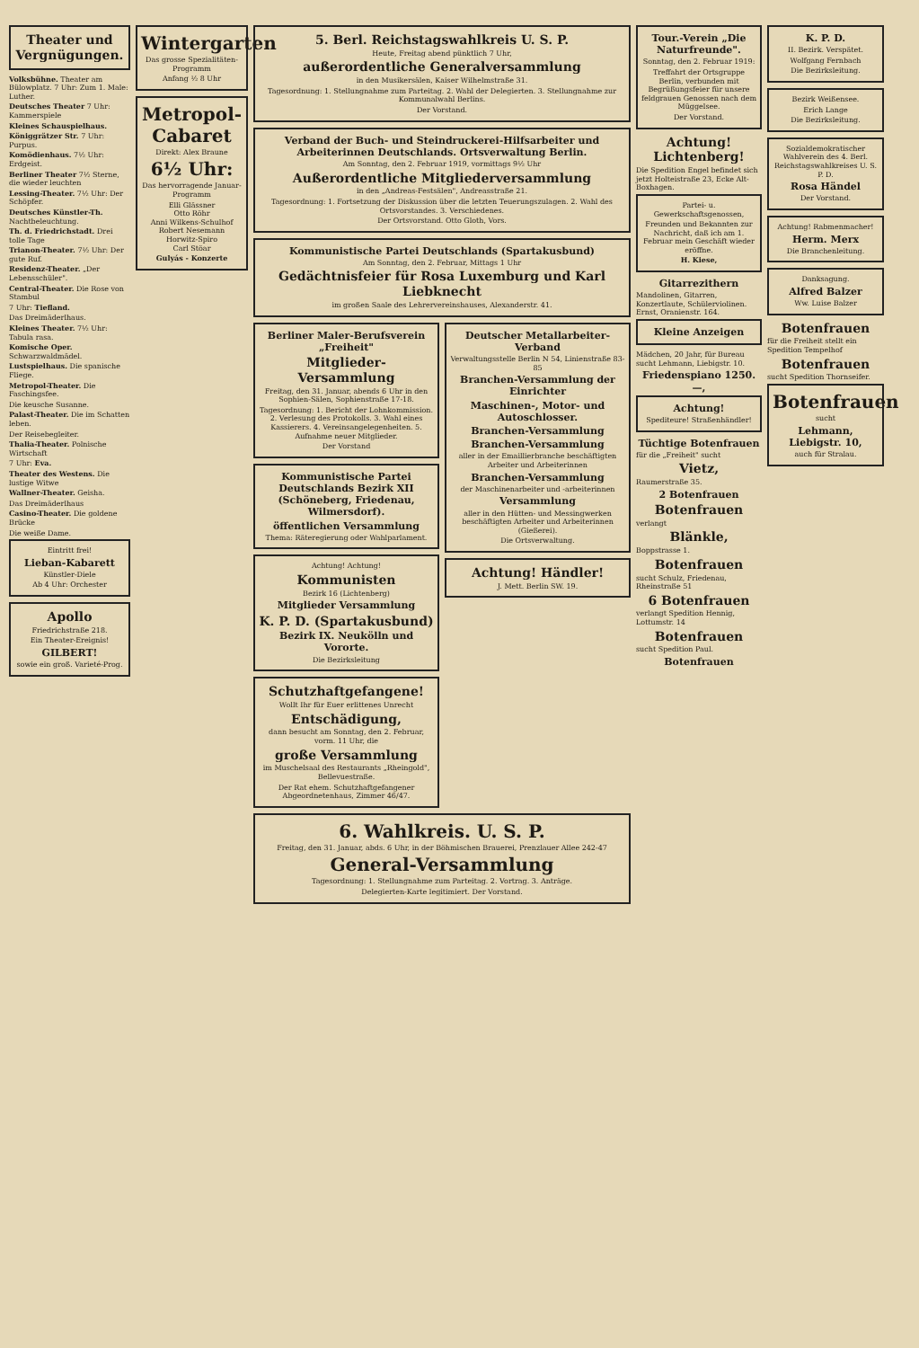Theater und Vergnügungen.
Volksbühne. Theater am Bülowplatz. 7 Uhr: Zum 1. Male: Luther.
Deutsches Theater 7 Uhr: Kammerspiele
Kleines Schauspielhaus.
Königgrätzer Str. 7 Uhr: Purpus.
Komödienhaus. 7½ Uhr: Erdgeist.
Berliner Theater 7½ Sterne, die wieder leuchten
Lessing-Theater. 7½ Uhr: Der Schöpfer.
Deutsches Künstler-Th. Nachtbeleuchtung.
Th. d. Friedrichstadt. Drei tolle Tage
Trianon-Theater. 7½ Uhr: Der gute Ruf.
Residenz-Theater. „Der Lebensschüler".
Central-Theater. Die Rose von Stambul
7 Uhr: Tiefland.
Das Dreimäderlhaus.
Kleines Theater. 7½ Uhr: Tabula rasa.
Komische Oper. Schwarzwaldmädel.
Lustspielhaus. Die spanische Fliege.
Metropol-Theater. Die Faschingsfee.
Die keusche Susanne.
Palast-Theater. Die im Schatten leben.
Der Reisebegleiter.
Thalia-Theater. Polnische Wirtschaft
7 Uhr: Eva.
Theater des Westens. Die lustige Witwe
Wallner-Theater. Geisha.
Das Dreimäderlhaus
Casino-Theater. Die goldene Brücke
Die weiße Dame.
Eintritt frei!
Lieban-Kabarett
Künstler-Diele
Ab 4 Uhr: Orchester
Apollo
Friedrichstraße 218.
Ein Theater-Ereignis!
GILBERT!
sowie ein groß. Varieté-Prog.
Wintergarten
Das grosse Spezialitäten-Programm
Anfang ½ 8 Uhr
Metropol-Cabaret
Direkt: Alex Braune
6½ Uhr:
Das hervorragende Januar-Programm
Elli Glässner
Otto Röhr
Anni Wilkens-Schulhof
Robert Nesemann
Horwitz-Spiro
Carl Stöar
Gulyás - Konzerte
5. Berl. Reichstagswahlkreis U. S. P.
Heute, Freitag abend pünktlich 7 Uhr,
außerordentliche Generalversammlung
in den Musikersälen, Kaiser Wilhelmstraße 31.
Tagesordnung: 1. Stellungnahme zum Parteitag. 2. Wahl der Delegierten. 3. Stellungnahme zur Kommunalwahl Berlins.
Der Vorstand.
Verband der Buch- und Steindruckerei-Hilfsarbeiter und Arbeiterinnen Deutschlands. Ortsverwaltung Berlin.
Am Sonntag, den 2. Februar 1919, vormittags 9½ Uhr
Außerordentliche Mitgliederversammlung
in den „Andreas-Festsälen", Andreasstraße 21.
Tagesordnung: 1. Fortsetzung der Diskussion über die letzten Teuerungszulagen. 2. Wahl des Ortsvorstandes. 3. Verschiedenes.
Der Ortsvorstand. Otto Gloth, Vors.
Kommunistische Partei Deutschlands (Spartakusbund)
Am Sonntag, den 2. Februar, Mittags 1 Uhr
Gedächtnisfeier für Rosa Luxemburg und Karl Liebknecht
im großen Saale des Lehrervereinshauses, Alexanderstr. 41.
Berliner Maler-Berufsverein „Freiheit"
Mitglieder-Versammlung
Freitag, den 31. Januar, abends 6 Uhr in den Sophien-Sälen, Sophienstraße 17-18.
Tagesordnung: 1. Bericht der Lohnkommission. 2. Verlesung des Protokolls. 3. Wahl eines Kassierers. 4. Vereinsangelegenheiten. 5. Aufnahme neuer Mitglieder.
Der Vorstand
Kommunistische Partei Deutschlands Bezirk XII (Schöneberg, Friedenau, Wilmersdorf).
öffentlichen Versammlung
Thema: Räteregierung oder Wahlparlament.
Achtung! Achtung!
Kommunisten
Bezirk 16 (Lichtenberg)
Mitglieder Versammlung
K. P. D. (Spartakusbund)
Bezirk IX. Neukölln und Vororte.
Die Bezirksleitung
Schutzhaftgefangene!
Wollt Ihr für Euer erlittenes Unrecht
Entschädigung,
dann besucht am Sonntag, den 2. Februar, vorm. 11 Uhr, die
große Versammlung
im Muschelsaal des Restaurants „Rheingold", Bellevuestraße.
Der Rat ehem. Schutzhaftgefangener Abgeordnetenhaus, Zimmer 46/47.
Deutscher Metallarbeiter-Verband
Verwaltungsstelle Berlin N 54, Linienstraße 83-85
Branchen-Versammlung der Einrichter
Maschinen-, Motor- und Autoschlosser.
Branchen-Versammlung
Branchen-Versammlung
aller in der Emaillierbranche beschäftigten Arbeiter und Arbeiterinnen
Branchen-Versammlung
der Maschinenarbeiter und -arbeiterinnen
Versammlung
aller in den Hütten- und Messingwerken beschäftigten Arbeiter und Arbeiterinnen (Gießerei).
Die Ortsverwaltung.
Achtung! Händler!
J. Mett. Berlin SW. 19.
6. Wahlkreis. U. S. P.
Freitag, den 31. Januar, abds. 6 Uhr, in der Böhmischen Brauerei, Prenzlauer Allee 242-47
General-Versammlung
Tagesordnung: 1. Stellungnahme zum Parteitag. 2. Vortrag. 3. Anträge.
Delegierten-Karte legitimiert. Der Vorstand.
Tour.-Verein „Die Naturfreunde".
Sonntag, den 2. Februar 1919:
Treffahrt der Ortsgruppe Berlin, verbunden mit Begrüßungsfeier für unsere feldgrauen Genossen nach dem Müggelsee.
Der Vorstand.
Achtung! Lichtenberg!
Die Spedition Engel befindet sich jetzt Holteistraße 23, Ecke Alt-Boxhagen.
Partei- u. Gewerkschaftsgenossen,
Freunden und Bekannten zur Nachricht, daß ich am 1. Februar mein Geschäft wieder eröffne.
H. Kiese,
Gitarrezithern
Mandolinen, Gitarren, Konzertlaute, Schülerviolinen. Ernst, Oranienstr. 164.
Kleine Anzeigen
Mädchen, 20 Jahr, für Bureau sucht Lehmann, Liebigstr. 10.
Friedenspiano 1250.—,
Achtung!
Spediteure! Straßenhändler!
Tüchtige Botenfrauen
für die „Freiheit" sucht
Vietz,
Raumerstraße 35.
2 Botenfrauen
Botenfrauen
verlangt
Blänkle,
Boppstrasse 1.
Botenfrauen
sucht Schulz, Friedenau, Rheinstraße 51
6 Botenfrauen
verlangt Spedition Hennig, Lottumstr. 14
Botenfrauen
sucht Spedition Paul.
Botenfrauen
K. P. D.
II. Bezirk. Verspätet.
Wolfgang Fernbach
Die Bezirksleitung.
Bezirk Weißensee.
Erich Lange
Die Bezirksleitung.
Sozialdemokratischer Wahlverein des 4. Berl. Reichstagswahlkreises U. S. P. D.
Rosa Händel
Der Vorstand.
Achtung! Rabmenmacher!
Herm. Merx
Die Branchenleitung.
Danksagung.
Alfred Balzer
Ww. Luise Balzer
Botenfrauen
für die Freiheit stellt ein Spedition Tempelhof
Botenfrauen
sucht Spedition Thornseifer.
Botenfrauen
sucht
Lehmann, Liebigstr. 10,
auch für Stralau.